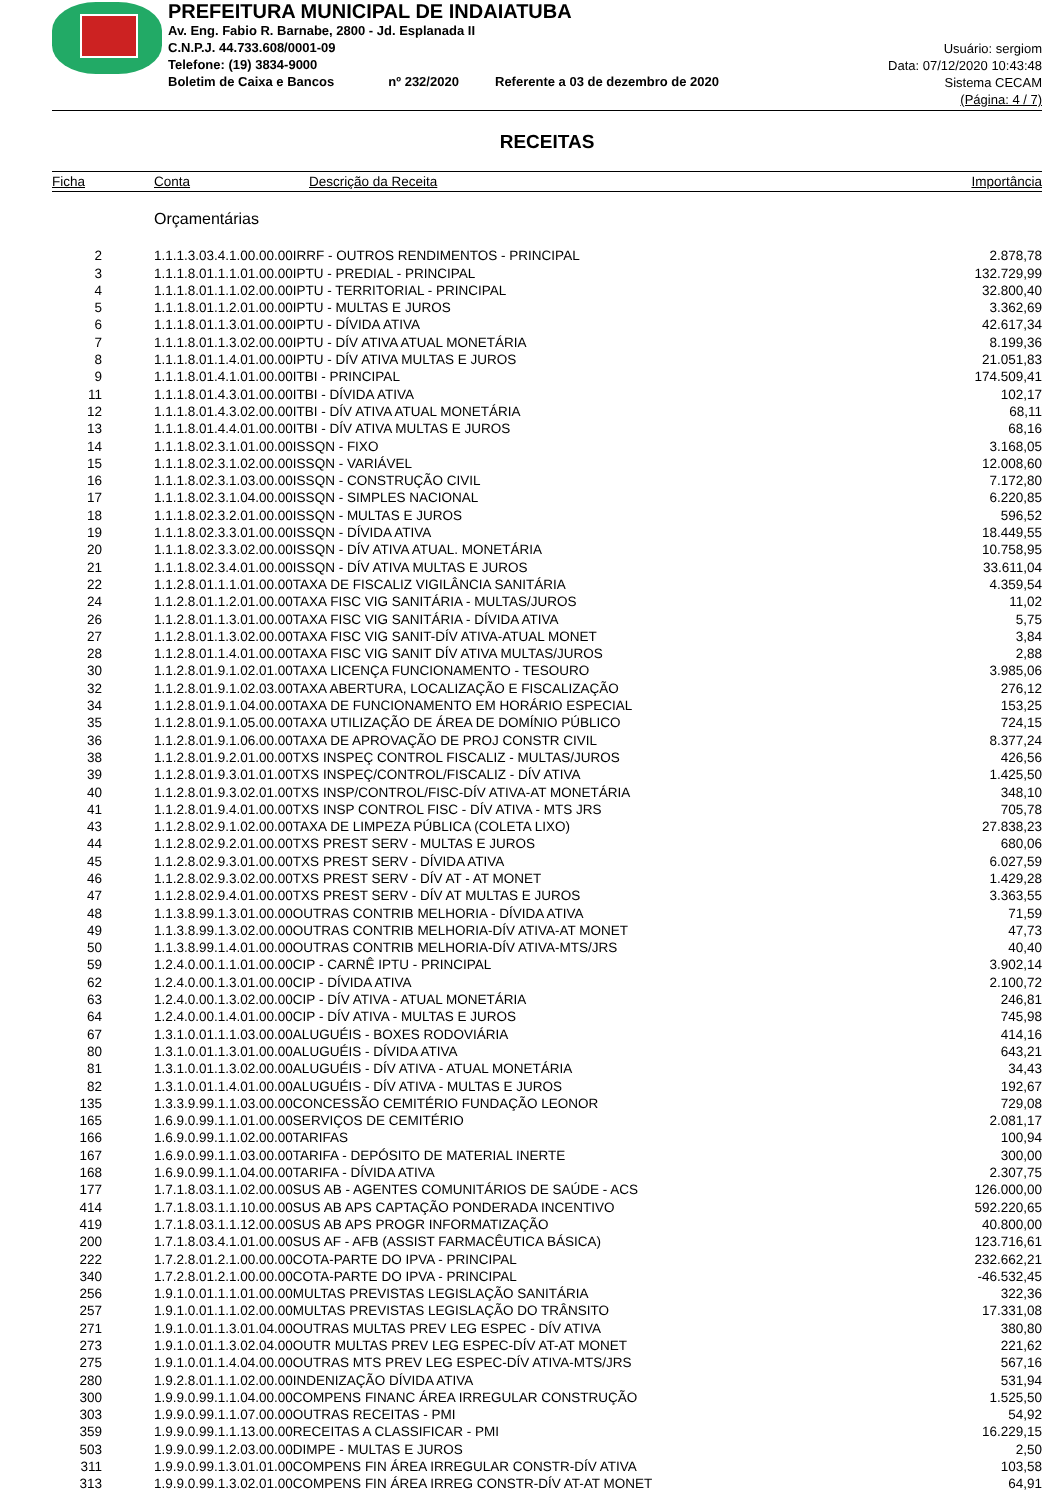PREFEITURA MUNICIPAL DE INDAIATUBA
Av. Eng. Fabio R. Barnabe, 2800 - Jd. Esplanada II
C.N.P.J. 44.733.608/0001-09
Telefone: (19) 3834-9000
Boletim de Caixa e Bancos nº 232/2020 Referente a 03 de dezembro de 2020
Usuário: sergiom
Data: 07/12/2020 10:43:48
Sistema CECAM
(Página: 4 / 7)
RECEITAS
| Ficha | Conta | Descrição da Receita | Importância |
| --- | --- | --- | --- |
| | Orçamentárias | | |
| 2 | 1.1.1.3.03.4.1.00.00.00IRRF - OUTROS RENDIMENTOS - PRINCIPAL | | 2.878,78 |
| 3 | 1.1.1.8.01.1.1.01.00.00IPTU - PREDIAL - PRINCIPAL | | 132.729,99 |
| 4 | 1.1.1.8.01.1.1.02.00.00IPTU - TERRITORIAL - PRINCIPAL | | 32.800,40 |
| 5 | 1.1.1.8.01.1.2.01.00.00IPTU - MULTAS E JUROS | | 3.362,69 |
| 6 | 1.1.1.8.01.1.3.01.00.00IPTU - DÍVIDA ATIVA | | 42.617,34 |
| 7 | 1.1.1.8.01.1.3.02.00.00IPTU - DÍV ATIVA ATUAL MONETÁRIA | | 8.199,36 |
| 8 | 1.1.1.8.01.1.4.01.00.00IPTU - DÍV ATIVA MULTAS E JUROS | | 21.051,83 |
| 9 | 1.1.1.8.01.4.1.01.00.00ITBI - PRINCIPAL | | 174.509,41 |
| 11 | 1.1.1.8.01.4.3.01.00.00ITBI - DÍVIDA ATIVA | | 102,17 |
| 12 | 1.1.1.8.01.4.3.02.00.00ITBI - DÍV ATIVA ATUAL MONETÁRIA | | 68,11 |
| 13 | 1.1.1.8.01.4.4.01.00.00ITBI - DÍV ATIVA MULTAS E JUROS | | 68,16 |
| 14 | 1.1.1.8.02.3.1.01.00.00ISSQN - FIXO | | 3.168,05 |
| 15 | 1.1.1.8.02.3.1.02.00.00ISSQN - VARIÁVEL | | 12.008,60 |
| 16 | 1.1.1.8.02.3.1.03.00.00ISSQN - CONSTRUÇÃO CIVIL | | 7.172,80 |
| 17 | 1.1.1.8.02.3.1.04.00.00ISSQN - SIMPLES NACIONAL | | 6.220,85 |
| 18 | 1.1.1.8.02.3.2.01.00.00ISSQN - MULTAS E JUROS | | 596,52 |
| 19 | 1.1.1.8.02.3.3.01.00.00ISSQN - DÍVIDA ATIVA | | 18.449,55 |
| 20 | 1.1.1.8.02.3.3.02.00.00ISSQN - DÍV ATIVA ATUAL. MONETÁRIA | | 10.758,95 |
| 21 | 1.1.1.8.02.3.4.01.00.00ISSQN - DÍV ATIVA MULTAS E JUROS | | 33.611,04 |
| 22 | 1.1.2.8.01.1.1.01.00.00TAXA DE FISCALIZ VIGILÂNCIA SANITÁRIA | | 4.359,54 |
| 24 | 1.1.2.8.01.1.2.01.00.00TAXA FISC VIG SANITÁRIA - MULTAS/JUROS | | 11,02 |
| 26 | 1.1.2.8.01.1.3.01.00.00TAXA FISC VIG SANITÁRIA - DÍVIDA ATIVA | | 5,75 |
| 27 | 1.1.2.8.01.1.3.02.00.00TAXA FISC VIG SANIT-DÍV ATIVA-ATUAL MONET | | 3,84 |
| 28 | 1.1.2.8.01.1.4.01.00.00TAXA FISC VIG SANIT DÍV ATIVA MULTAS/JUROS | | 2,88 |
| 30 | 1.1.2.8.01.9.1.02.01.00TAXA LICENÇA FUNCIONAMENTO - TESOURO | | 3.985,06 |
| 32 | 1.1.2.8.01.9.1.02.03.00TAXA ABERTURA, LOCALIZAÇÃO E FISCALIZAÇÃO | | 276,12 |
| 34 | 1.1.2.8.01.9.1.04.00.00TAXA DE FUNCIONAMENTO EM HORÁRIO ESPECIAL | | 153,25 |
| 35 | 1.1.2.8.01.9.1.05.00.00TAXA UTILIZAÇÃO DE ÁREA DE DOMÍNIO PÚBLICO | | 724,15 |
| 36 | 1.1.2.8.01.9.1.06.00.00TAXA DE APROVAÇÃO DE PROJ CONSTR CIVIL | | 8.377,24 |
| 38 | 1.1.2.8.01.9.2.01.00.00TXS INSPEÇ CONTROL FISCALIZ - MULTAS/JUROS | | 426,56 |
| 39 | 1.1.2.8.01.9.3.01.01.00TXS INSPEÇ/CONTROL/FISCALIZ - DÍV ATIVA | | 1.425,50 |
| 40 | 1.1.2.8.01.9.3.02.01.00TXS INSP/CONTROL/FISC-DÍV ATIVA-AT MONETÁRIA | | 348,10 |
| 41 | 1.1.2.8.01.9.4.01.00.00TXS INSP CONTROL FISC - DÍV ATIVA - MTS JRS | | 705,78 |
| 43 | 1.1.2.8.02.9.1.02.00.00TAXA DE LIMPEZA PÚBLICA (COLETA LIXO) | | 27.838,23 |
| 44 | 1.1.2.8.02.9.2.01.00.00TXS PREST SERV - MULTAS E JUROS | | 680,06 |
| 45 | 1.1.2.8.02.9.3.01.00.00TXS PREST SERV - DÍVIDA ATIVA | | 6.027,59 |
| 46 | 1.1.2.8.02.9.3.02.00.00TXS PREST SERV - DÍV AT - AT MONET | | 1.429,28 |
| 47 | 1.1.2.8.02.9.4.01.00.00TXS PREST SERV - DÍV AT MULTAS E JUROS | | 3.363,55 |
| 48 | 1.1.3.8.99.1.3.01.00.00OUTRAS CONTRIB MELHORIA - DÍVIDA ATIVA | | 71,59 |
| 49 | 1.1.3.8.99.1.3.02.00.00OUTRAS CONTRIB MELHORIA-DÍV ATIVA-AT MONET | | 47,73 |
| 50 | 1.1.3.8.99.1.4.01.00.00OUTRAS CONTRIB MELHORIA-DÍV ATIVA-MTS/JRS | | 40,40 |
| 59 | 1.2.4.0.00.1.1.01.00.00CIP - CARNÊ IPTU - PRINCIPAL | | 3.902,14 |
| 62 | 1.2.4.0.00.1.3.01.00.00CIP - DÍVIDA ATIVA | | 2.100,72 |
| 63 | 1.2.4.0.00.1.3.02.00.00CIP - DÍV ATIVA - ATUAL MONETÁRIA | | 246,81 |
| 64 | 1.2.4.0.00.1.4.01.00.00CIP - DÍV ATIVA - MULTAS E JUROS | | 745,98 |
| 67 | 1.3.1.0.01.1.1.03.00.00ALUGUÉIS - BOXES RODOVIÁRIA | | 414,16 |
| 80 | 1.3.1.0.01.1.3.01.00.00ALUGUÉIS - DÍVIDA ATIVA | | 643,21 |
| 81 | 1.3.1.0.01.1.3.02.00.00ALUGUÉIS - DÍV ATIVA - ATUAL MONETÁRIA | | 34,43 |
| 82 | 1.3.1.0.01.1.4.01.00.00ALUGUÉIS - DÍV ATIVA - MULTAS E JUROS | | 192,67 |
| 135 | 1.3.3.9.99.1.1.03.00.00CONCESSÃO CEMITÉRIO FUNDAÇÃO LEONOR | | 729,08 |
| 165 | 1.6.9.0.99.1.1.01.00.00SERVIÇOS DE CEMITÉRIO | | 2.081,17 |
| 166 | 1.6.9.0.99.1.1.02.00.00TARIFAS | | 100,94 |
| 167 | 1.6.9.0.99.1.1.03.00.00TARIFA - DEPÓSITO DE MATERIAL INERTE | | 300,00 |
| 168 | 1.6.9.0.99.1.1.04.00.00TARIFA - DÍVIDA ATIVA | | 2.307,75 |
| 177 | 1.7.1.8.03.1.1.02.00.00SUS AB - AGENTES COMUNITÁRIOS DE SAÚDE - ACS | | 126.000,00 |
| 414 | 1.7.1.8.03.1.1.10.00.00SUS AB APS CAPTAÇÃO PONDERADA INCENTIVO | | 592.220,65 |
| 419 | 1.7.1.8.03.1.1.12.00.00SUS AB APS PROGR INFORMATIZAÇÃO | | 40.800,00 |
| 200 | 1.7.1.8.03.4.1.01.00.00SUS AF - AFB (ASSIST FARMACÊUTICA BÁSICA) | | 123.716,61 |
| 222 | 1.7.2.8.01.2.1.00.00.00COTA-PARTE DO IPVA - PRINCIPAL | | 232.662,21 |
| 340 | 1.7.2.8.01.2.1.00.00.00COTA-PARTE DO IPVA - PRINCIPAL | | -46.532,45 |
| 256 | 1.9.1.0.01.1.1.01.00.00MULTAS PREVISTAS LEGISLAÇÃO SANITÁRIA | | 322,36 |
| 257 | 1.9.1.0.01.1.1.02.00.00MULTAS PREVISTAS LEGISLAÇÃO DO TRÂNSITO | | 17.331,08 |
| 271 | 1.9.1.0.01.1.3.01.04.00OUTRAS MULTAS PREV LEG ESPEC - DÍV ATIVA | | 380,80 |
| 273 | 1.9.1.0.01.1.3.02.04.00OUTR MULTAS PREV LEG ESPEC-DÍV AT-AT MONET | | 221,62 |
| 275 | 1.9.1.0.01.1.4.04.00.00OUTRAS MTS PREV LEG ESPEC-DÍV ATIVA-MTS/JRS | | 567,16 |
| 280 | 1.9.2.8.01.1.1.02.00.00INDENIZAÇÃO DÍVIDA ATIVA | | 531,94 |
| 300 | 1.9.9.0.99.1.1.04.00.00COMPENS FINANC ÁREA IRREGULAR CONSTRUÇÃO | | 1.525,50 |
| 303 | 1.9.9.0.99.1.1.07.00.00OUTRAS RECEITAS - PMI | | 54,92 |
| 359 | 1.9.9.0.99.1.1.13.00.00RECEITAS A CLASSIFICAR - PMI | | 16.229,15 |
| 503 | 1.9.9.0.99.1.2.03.00.00DIMPE - MULTAS E JUROS | | 2,50 |
| 311 | 1.9.9.0.99.1.3.01.01.00COMPENS FIN ÁREA IRREGULAR CONSTR-DÍV ATIVA | | 103,58 |
| 313 | 1.9.9.0.99.1.3.02.01.00COMPENS FIN ÁREA IRREG CONSTR-DÍV AT-AT MONET | | 64,91 |